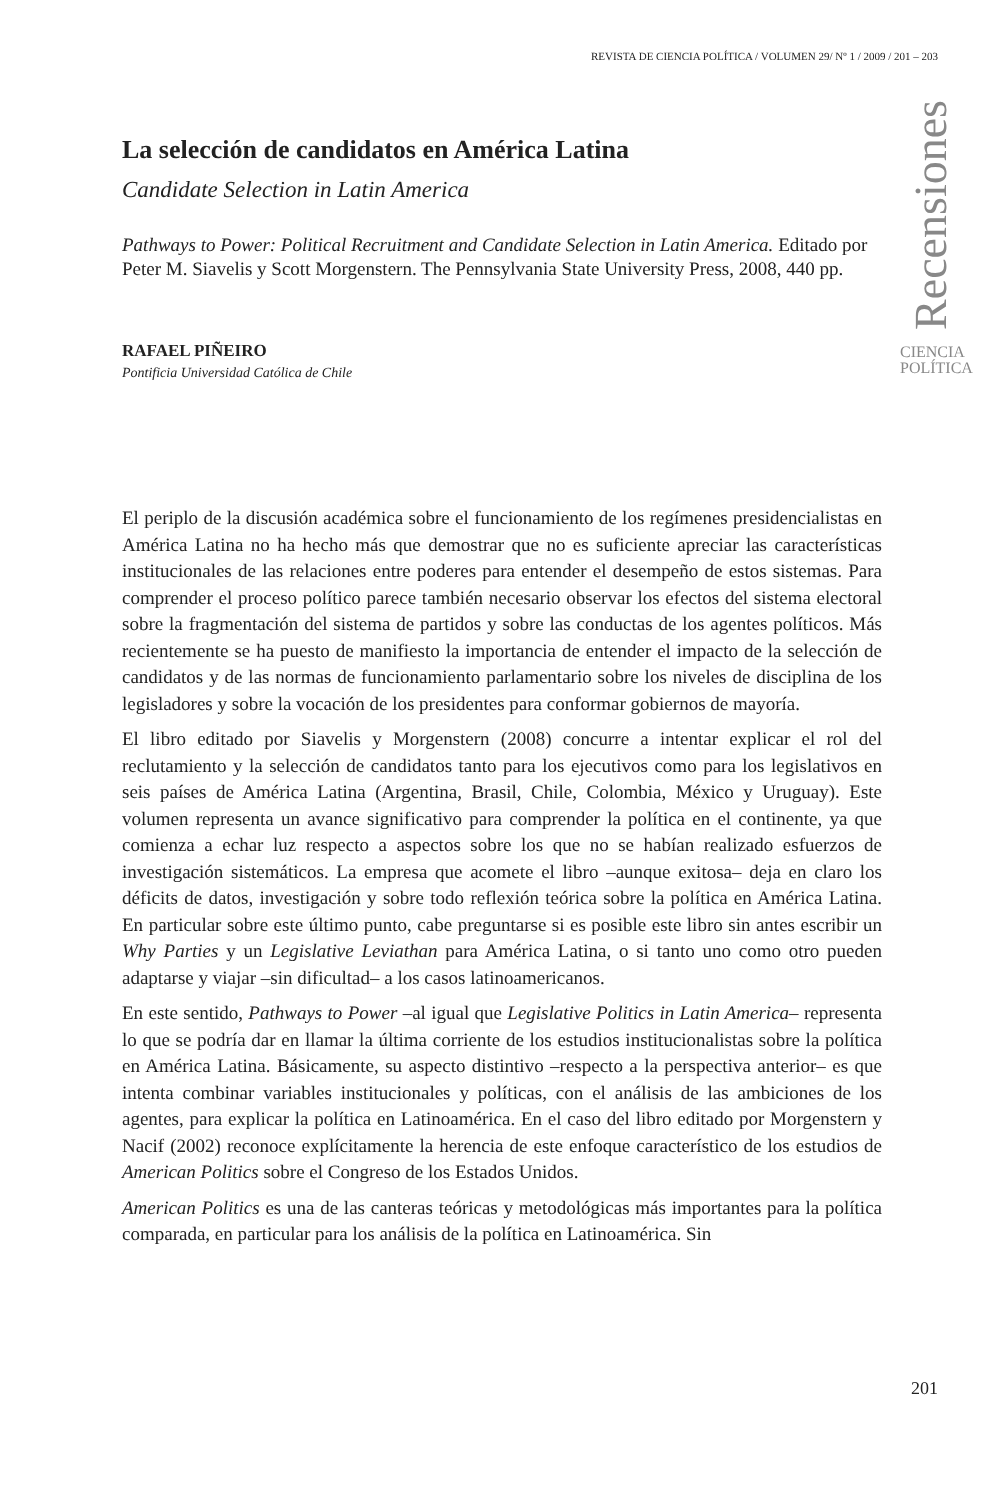REVISTA DE CIENCIA POLÍTICA / VOLUMEN 29/ Nº 1 / 2009 / 201 – 203
La selección de candidatos en América Latina
Candidate Selection in Latin America
Pathways to Power: Political Recruitment and Candidate Selection in Latin America. Editado por Peter M. Siavelis y Scott Morgenstern. The Pennsylvania State University Press, 2008, 440 pp.
RAFAEL PIÑEIRO
Pontificia Universidad Católica de Chile
Recensiones
CIENCIA
POLÍTICA
El periplo de la discusión académica sobre el funcionamiento de los regímenes presidencialistas en América Latina no ha hecho más que demostrar que no es suficiente apreciar las características institucionales de las relaciones entre poderes para entender el desempeño de estos sistemas. Para comprender el proceso político parece también necesario observar los efectos del sistema electoral sobre la fragmentación del sistema de partidos y sobre las conductas de los agentes políticos. Más recientemente se ha puesto de manifiesto la importancia de entender el impacto de la selección de candidatos y de las normas de funcionamiento parlamentario sobre los niveles de disciplina de los legisladores y sobre la vocación de los presidentes para conformar gobiernos de mayoría.
El libro editado por Siavelis y Morgenstern (2008) concurre a intentar explicar el rol del reclutamiento y la selección de candidatos tanto para los ejecutivos como para los legislativos en seis países de América Latina (Argentina, Brasil, Chile, Colombia, México y Uruguay). Este volumen representa un avance significativo para comprender la política en el continente, ya que comienza a echar luz respecto a aspectos sobre los que no se habían realizado esfuerzos de investigación sistemáticos. La empresa que acomete el libro –aunque exitosa– deja en claro los déficits de datos, investigación y sobre todo reflexión teórica sobre la política en América Latina. En particular sobre este último punto, cabe preguntarse si es posible este libro sin antes escribir un Why Parties y un Legislative Leviathan para América Latina, o si tanto uno como otro pueden adaptarse y viajar –sin dificultad– a los casos latinoamericanos.
En este sentido, Pathways to Power –al igual que Legislative Politics in Latin America– representa lo que se podría dar en llamar la última corriente de los estudios institucionalistas sobre la política en América Latina. Básicamente, su aspecto distintivo –respecto a la perspectiva anterior– es que intenta combinar variables institucionales y políticas, con el análisis de las ambiciones de los agentes, para explicar la política en Latinoamérica. En el caso del libro editado por Morgenstern y Nacif (2002) reconoce explícitamente la herencia de este enfoque característico de los estudios de American Politics sobre el Congreso de los Estados Unidos.
American Politics es una de las canteras teóricas y metodológicas más importantes para la política comparada, en particular para los análisis de la política en Latinoamérica. Sin
201